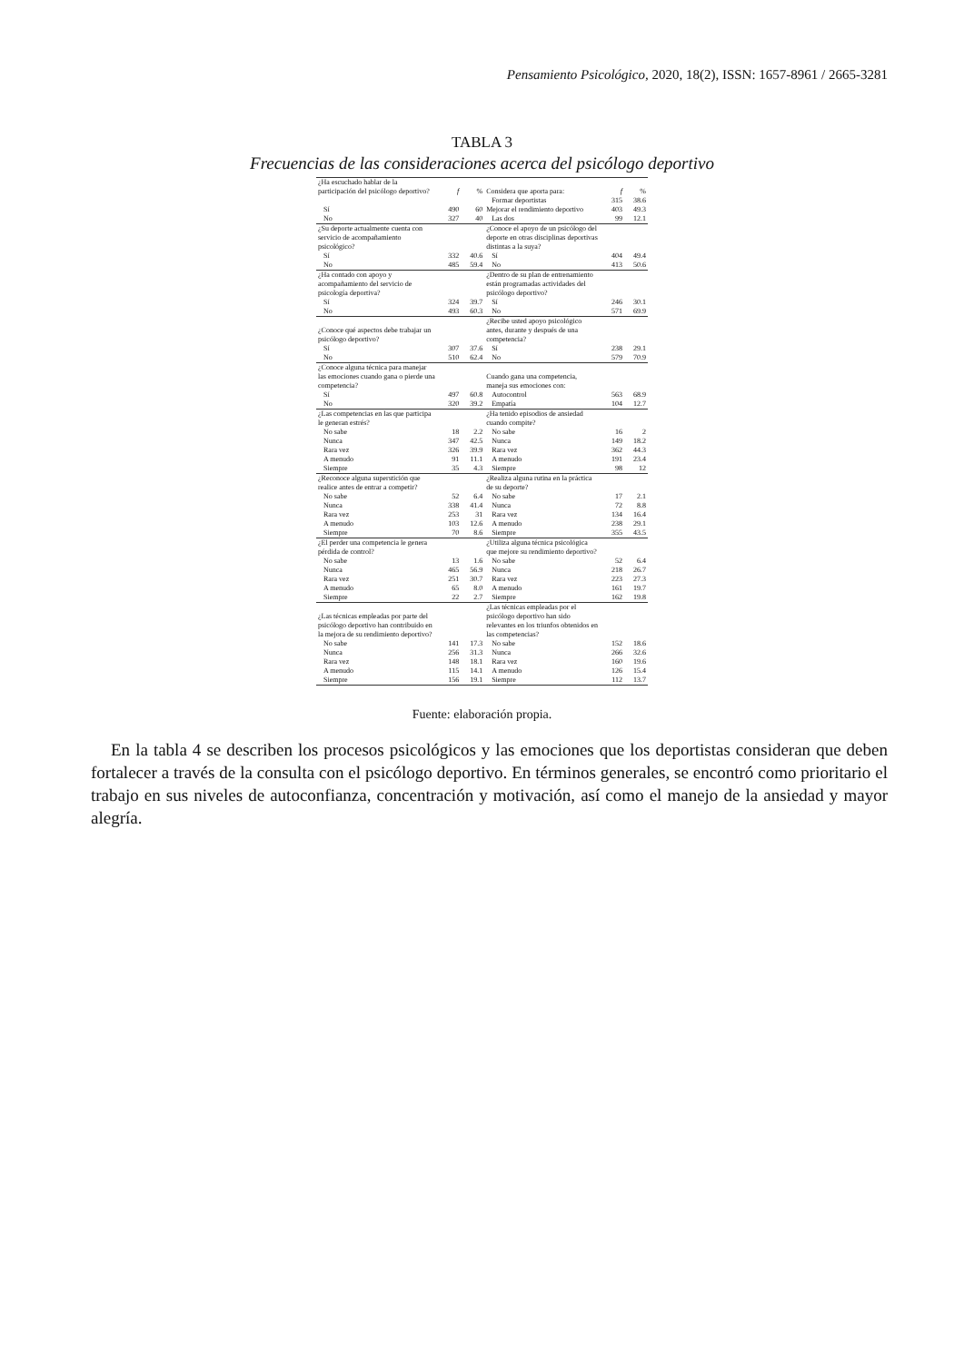Pensamiento Psicológico, 2020, 18(2), ISSN: 1657-8961 / 2665-3281
TABLA 3
Frecuencias de las consideraciones acerca del psicólogo deportivo
| ¿Ha escuchado hablar de la participación del psicólogo deportivo? | f | % | Considera que aporta para: | f | % |
| | | | Formar deportistas | 315 | 38.6 |
| Sí | 490 | 60 | Mejorar el rendimiento deportivo | 403 | 49.3 |
| No | 327 | 40 | Las dos | 99 | 12.1 |
| ¿Su deporte actualmente cuenta con servicio de acompañamiento psicológico? | | | ¿Conoce el apoyo de un psicólogo del deporte en otras disciplinas deportivas distintas a la suya? | | |
| Sí | 332 | 40.6 | Sí | 404 | 49.4 |
| No | 485 | 59.4 | No | 413 | 50.6 |
| ¿Ha contado con apoyo y acompañamiento del servicio de psicología deportiva? | | | ¿Dentro de su plan de entrenamiento están programadas actividades del psicólogo deportivo? | | |
| Sí | 324 | 39.7 | Sí | 246 | 30.1 |
| No | 493 | 60.3 | No | 571 | 69.9 |
| ¿Conoce qué aspectos debe trabajar un psicólogo deportivo? | | | ¿Recibe usted apoyo psicológico antes, durante y después de una competencia? | | |
| Sí | 307 | 37.6 | Sí | 238 | 29.1 |
| No | 510 | 62.4 | No | 579 | 70.9 |
| ¿Conoce alguna técnica para manejar las emociones cuando gana o pierde una competencia? | | | Cuando gana una competencia, maneja sus emociones con: | | |
| Sí | 497 | 60.8 | Autocontrol | 563 | 68.9 |
| No | 320 | 39.2 | Empatía | 104 | 12.7 |
| ¿Las competencias en las que participa le generan estrés? | | | ¿Ha tenido episodios de ansiedad cuando compite? | | |
| No sabe | 18 | 2.2 | No sabe | 16 | 2 |
| Nunca | 347 | 42.5 | Nunca | 149 | 18.2 |
| Rara vez | 326 | 39.9 | Rara vez | 362 | 44.3 |
| A menudo | 91 | 11.1 | A menudo | 191 | 23.4 |
| Siempre | 35 | 4.3 | Siempre | 98 | 12 |
| ¿Reconoce alguna superstición que realice antes de entrar a competir? | | | ¿Realiza alguna rutina en la práctica de su deporte? | | |
| No sabe | 52 | 6.4 | No sabe | 17 | 2.1 |
| Nunca | 338 | 41.4 | Nunca | 72 | 8.8 |
| Rara vez | 253 | 31 | Rara vez | 134 | 16.4 |
| A menudo | 103 | 12.6 | A menudo | 238 | 29.1 |
| Siempre | 70 | 8.6 | Siempre | 355 | 43.5 |
| ¿El perder una competencia le genera pérdida de control? | | | ¿Utiliza alguna técnica psicológica que mejore su rendimiento deportivo? | | |
| No sabe | 13 | 1.6 | No sabe | 52 | 6.4 |
| Nunca | 465 | 56.9 | Nunca | 218 | 26.7 |
| Rara vez | 251 | 30.7 | Rara vez | 223 | 27.3 |
| A menudo | 65 | 8.0 | A menudo | 161 | 19.7 |
| Siempre | 22 | 2.7 | Siempre | 162 | 19.8 |
| ¿Las técnicas empleadas por parte del psicólogo deportivo han contribuido en la mejora de su rendimiento deportivo? | | | ¿Las técnicas empleadas por el psicólogo deportivo han sido relevantes en los triunfos obtenidos en las competencias? | | |
| No sabe | 141 | 17.3 | No sabe | 152 | 18.6 |
| Nunca | 256 | 31.3 | Nunca | 266 | 32.6 |
| Rara vez | 148 | 18.1 | Rara vez | 160 | 19.6 |
| A menudo | 115 | 14.1 | A menudo | 126 | 15.4 |
| Siempre | 156 | 19.1 | Siempre | 112 | 13.7 |
Fuente: elaboración propia.
En la tabla 4 se describen los procesos psicológicos y las emociones que los deportistas consideran que deben fortalecer a través de la consulta con el psicólogo deportivo. En términos generales, se encontró como prioritario el trabajo en sus niveles de autoconfianza, concentración y motivación, así como el manejo de la ansiedad y mayor alegría.